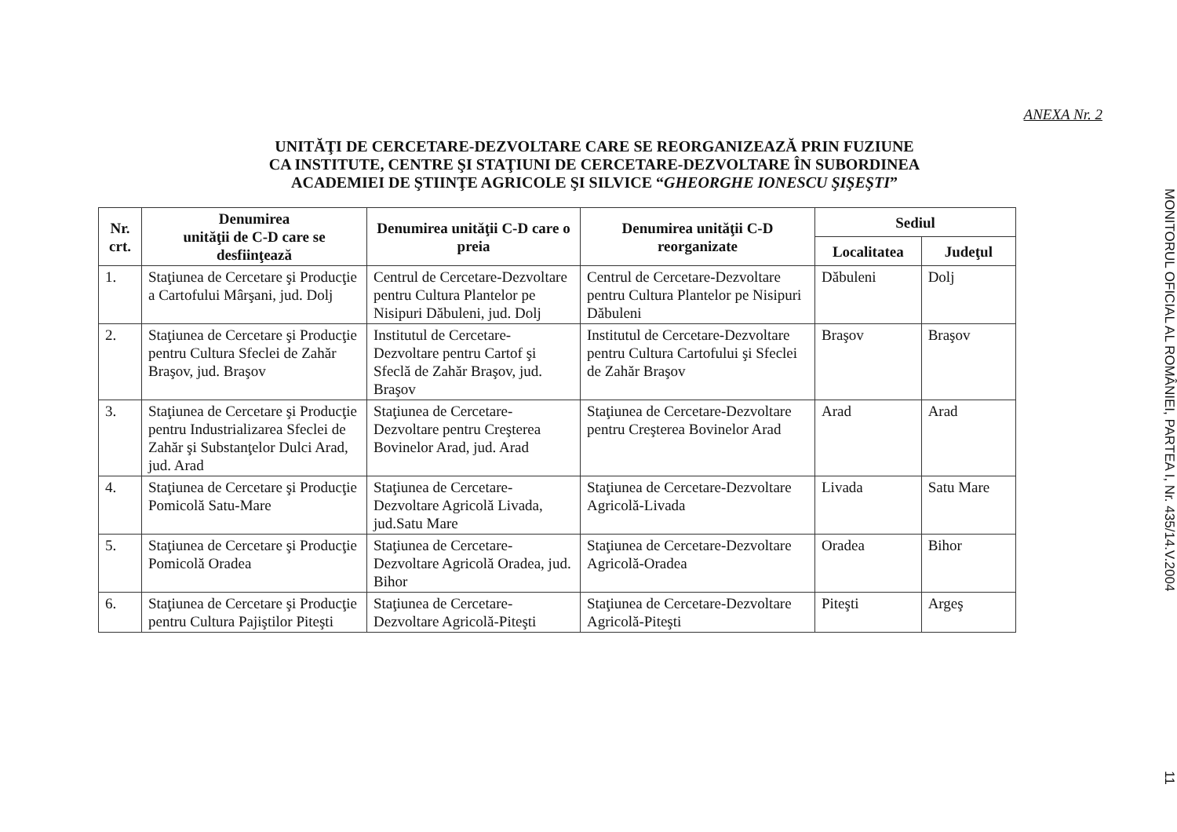ANEXA Nr. 2
UNITĂŢI DE CERCETARE-DEZVOLTARE CARE SE REORGANIZEAZĂ PRIN FUZIUNE
CA INSTITUTE, CENTRE ŞI STAŢIUNI DE CERCETARE-DEZVOLTARE ÎN SUBORDINEA
ACADEMIEI DE ŞTIINŢE AGRICOLE ŞI SILVICE “GHEORGHE IONESCU ŞIŞEŞTI”
| Nr. crt. | Denumirea unităţii de C-D care se desfiinţează | Denumirea unităţii C-D care o preia | Denumirea unităţii C-D reorganizate | Sediul | |
| --- | --- | --- | --- | --- | --- |
| | | | | Localitatea | Judeţul |
| 1. | Staţiunea de Cercetare şi Producţie a Cartofului Mârşani, jud. Dolj | Centrul de Cercetare-Dezvoltare pentru Cultura Plantelor pe Nisipuri Dăbuleni, jud. Dolj | Centrul de Cercetare-Dezvoltare pentru Cultura Plantelor pe Nisipuri Dăbuleni | Dăbuleni | Dolj |
| 2. | Staţiunea de Cercetare şi Producţie pentru Cultura Sfeclei de Zahăr Braşov, jud. Braşov | Institutul de Cercetare-Dezvoltare pentru Cartof şi Sfeclă de Zahăr Braşov, jud. Braşov | Institutul de Cercetare-Dezvoltare pentru Cultura Cartofului şi Sfeclei de Zahăr Braşov | Braşov | Braşov |
| 3. | Staţiunea de Cercetare şi Producţie pentru Industrializarea Sfeclei de Zahăr şi Substanţelor Dulci Arad, jud. Arad | Staţiunea de Cercetare-Dezvoltare pentru Creşterea Bovinelor Arad, jud. Arad | Staţiunea de Cercetare-Dezvoltare pentru Creşterea Bovinelor Arad | Arad | Arad |
| 4. | Staţiunea de Cercetare şi Producţie Pomicolă Satu-Mare | Staţiunea de Cercetare-Dezvoltare Agricolă Livada, jud.Satu Mare | Staţiunea de Cercetare-Dezvoltare Agricolă-Livada | Livada | Satu Mare |
| 5. | Staţiunea de Cercetare şi Producţie Pomicolă Oradea | Staţiunea de Cercetare-Dezvoltare Agricolă Oradea, jud. Bihor | Staţiunea de Cercetare-Dezvoltare Agricolă-Oradea | Oradea | Bihor |
| 6. | Staţiunea de Cercetare şi Producţie pentru Cultura Pajiştilor Piteşti | Staţiunea de Cercetare-Dezvoltare Agricolă-Piteşti | Staţiunea de Cercetare-Dezvoltare Agricolă-Piteşti | Piteşti | Argeş |
MONITORUL OFICIAL AL ROMÂNIEI, PARTEA I, Nr. 435/14.V.2004 11